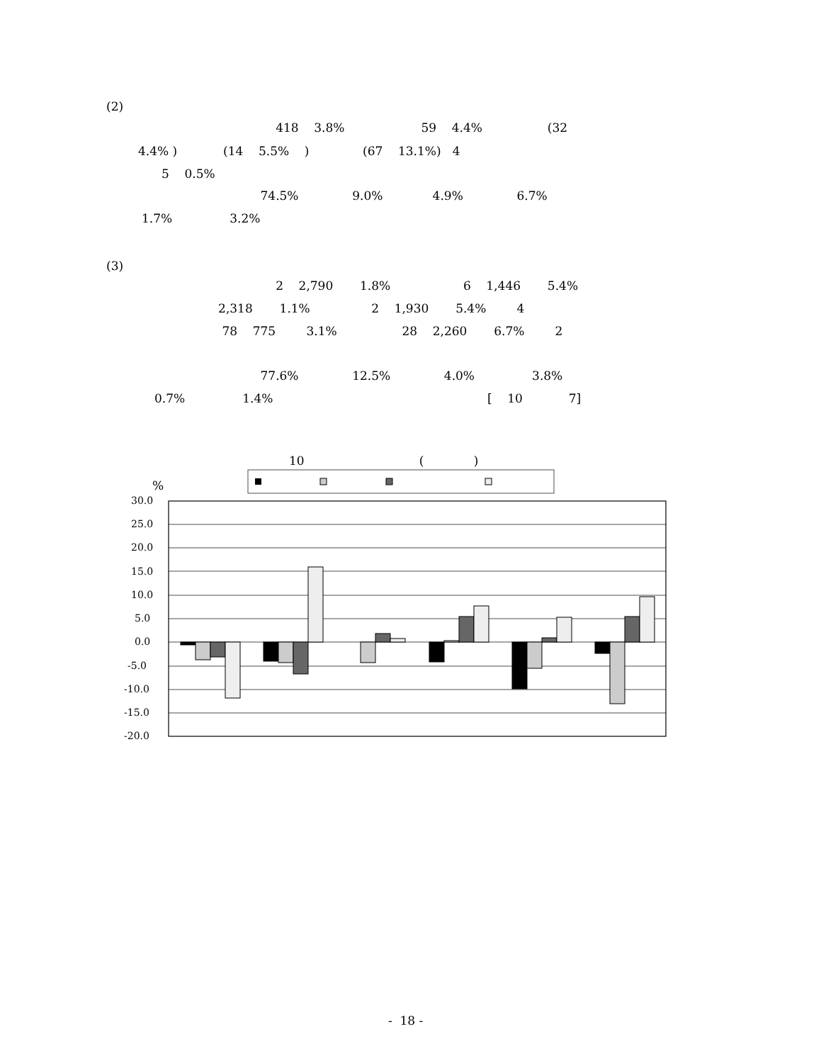(2)
418 3.8% 59 4.4% (32
4.4% ) (14 5.5% ) (67 13.1%) 4
5 0.5%
74.5% 9.0% 4.9% 6.7%
1.7% 3.2%
(3)
2 2,790 1.8% 6 1,446 5.4%
2,318 1.1% 2 1,930 5.4% 4
78 775 3.1% 28 2,260 6.7% 2
77.6% 12.5% 4.0% 3.8%
0.7% 1.4% [ 10 7]
10 ( )
%
30.0
25.0
20.0
15.0
10.0
5.0
0.0
-5.0
-10.0
-15.0
-20.0
- 18 -